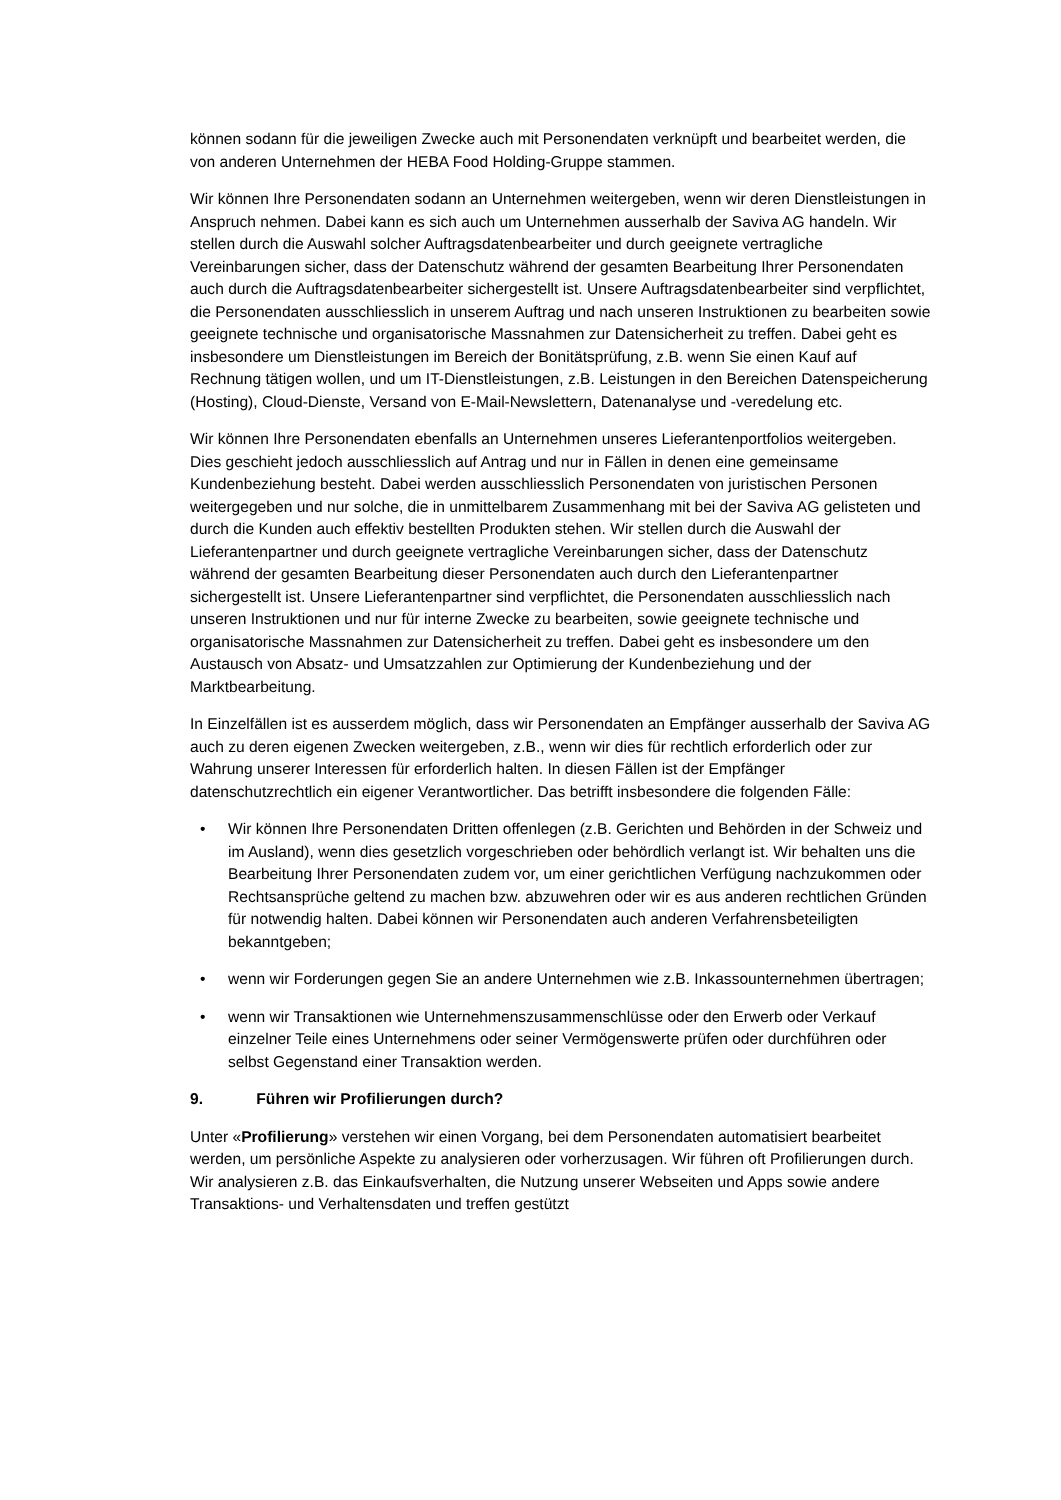können sodann für die jeweiligen Zwecke auch mit Personendaten verknüpft und bearbeitet werden, die von anderen Unternehmen der HEBA Food Holding-Gruppe stammen.
Wir können Ihre Personendaten sodann an Unternehmen weitergeben, wenn wir deren Dienstleistungen in Anspruch nehmen. Dabei kann es sich auch um Unternehmen ausserhalb der Saviva AG handeln. Wir stellen durch die Auswahl solcher Auftragsdatenbearbeiter und durch geeignete vertragliche Vereinbarungen sicher, dass der Datenschutz während der gesamten Bearbeitung Ihrer Personendaten auch durch die Auftragsdatenbearbeiter sichergestellt ist. Unsere Auftragsdatenbearbeiter sind verpflichtet, die Personendaten ausschliesslich in unserem Auftrag und nach unseren Instruktionen zu bearbeiten sowie geeignete technische und organisatorische Massnahmen zur Datensicherheit zu treffen. Dabei geht es insbesondere um Dienstleistungen im Bereich der Bonitätsprüfung, z.B. wenn Sie einen Kauf auf Rechnung tätigen wollen, und um IT-Dienstleistungen, z.B. Leistungen in den Bereichen Datenspeicherung (Hosting), Cloud-Dienste, Versand von E-Mail-Newslettern, Datenanalyse und -veredelung etc.
Wir können Ihre Personendaten ebenfalls an Unternehmen unseres Lieferantenportfolios weitergeben. Dies geschieht jedoch ausschliesslich auf Antrag und nur in Fällen in denen eine gemeinsame Kundenbeziehung besteht. Dabei werden ausschliesslich Personendaten von juristischen Personen weitergegeben und nur solche, die in unmittelbarem Zusammenhang mit bei der Saviva AG gelisteten und durch die Kunden auch effektiv bestellten Produkten stehen. Wir stellen durch die Auswahl der Lieferantenpartner und durch geeignete vertragliche Vereinbarungen sicher, dass der Datenschutz während der gesamten Bearbeitung dieser Personendaten auch durch den Lieferantenpartner sichergestellt ist. Unsere Lieferantenpartner sind verpflichtet, die Personendaten ausschliesslich nach unseren Instruktionen und nur für interne Zwecke zu bearbeiten, sowie geeignete technische und organisatorische Massnahmen zur Datensicherheit zu treffen. Dabei geht es insbesondere um den Austausch von Absatz- und Umsatzzahlen zur Optimierung der Kundenbeziehung und der Marktbearbeitung.
In Einzelfällen ist es ausserdem möglich, dass wir Personendaten an Empfänger ausserhalb der Saviva AG auch zu deren eigenen Zwecken weitergeben, z.B., wenn wir dies für rechtlich erforderlich oder zur Wahrung unserer Interessen für erforderlich halten. In diesen Fällen ist der Empfänger datenschutzrechtlich ein eigener Verantwortlicher. Das betrifft insbesondere die folgenden Fälle:
• Wir können Ihre Personendaten Dritten offenlegen (z.B. Gerichten und Behörden in der Schweiz und im Ausland), wenn dies gesetzlich vorgeschrieben oder behördlich verlangt ist. Wir behalten uns die Bearbeitung Ihrer Personendaten zudem vor, um einer gerichtlichen Verfügung nachzukommen oder Rechtsansprüche geltend zu machen bzw. abzuwehren oder wir es aus anderen rechtlichen Gründen für notwendig halten. Dabei können wir Personendaten auch anderen Verfahrensbeteiligten bekanntgeben;
• wenn wir Forderungen gegen Sie an andere Unternehmen wie z.B. Inkassounternehmen übertragen;
• wenn wir Transaktionen wie Unternehmenszusammenschlüsse oder den Erwerb oder Verkauf einzelner Teile eines Unternehmens oder seiner Vermögenswerte prüfen oder durchführen oder selbst Gegenstand einer Transaktion werden.
9. Führen wir Profilierungen durch?
Unter «Profilierung» verstehen wir einen Vorgang, bei dem Personendaten automatisiert bearbeitet werden, um persönliche Aspekte zu analysieren oder vorherzusagen. Wir führen oft Profilierungen durch. Wir analysieren z.B. das Einkaufsverhalten, die Nutzung unserer Webseiten und Apps sowie andere Transaktions- und Verhaltensdaten und treffen gestützt